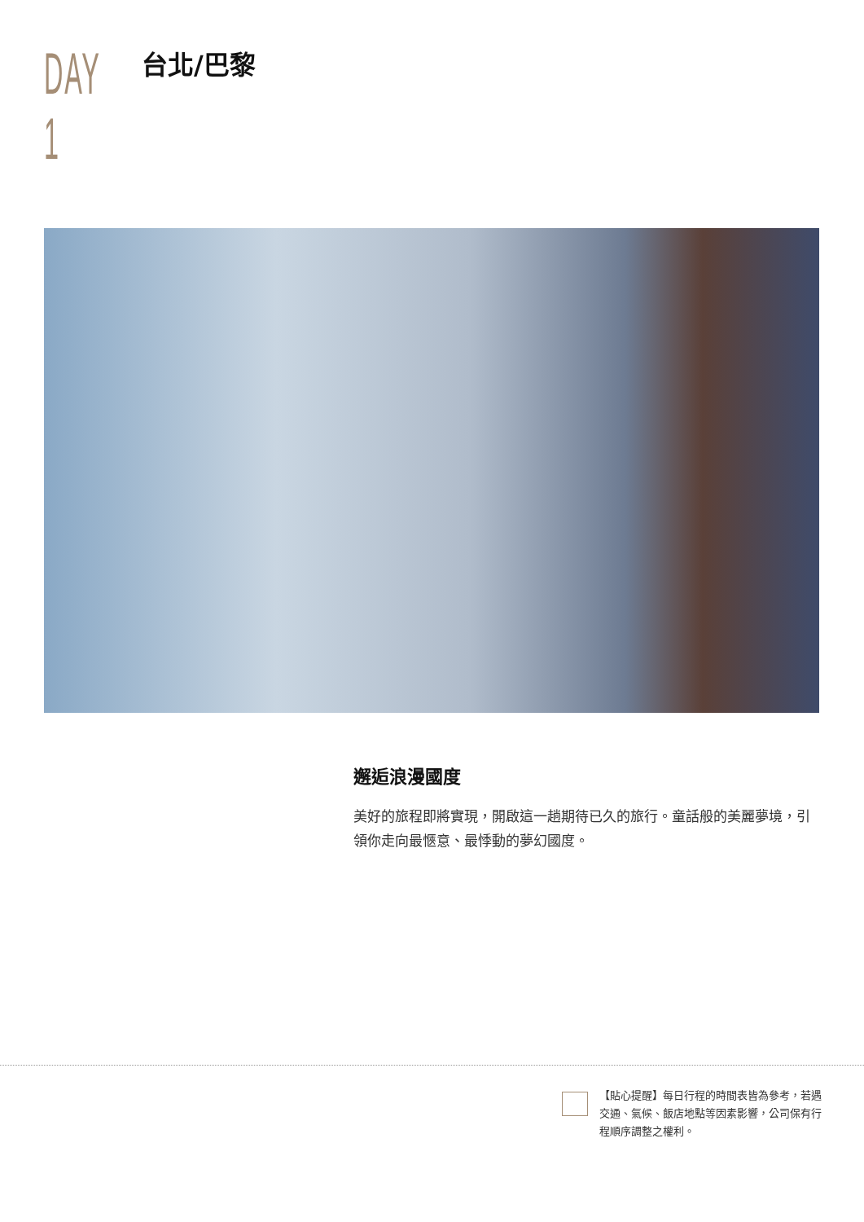DAY 1
台北/巴黎
邂逅浪漫國度
美好的旅程即將實現，開啟這一趟期待已久的旅行。童話般的美麗夢境，引領你走向最愜意、最悸動的夢幻國度。
【貼心提醒】每日行程的時間表皆為參考，若遇交通、氣候、飯店地點等因素影響，公司保有行程順序調整之權利。